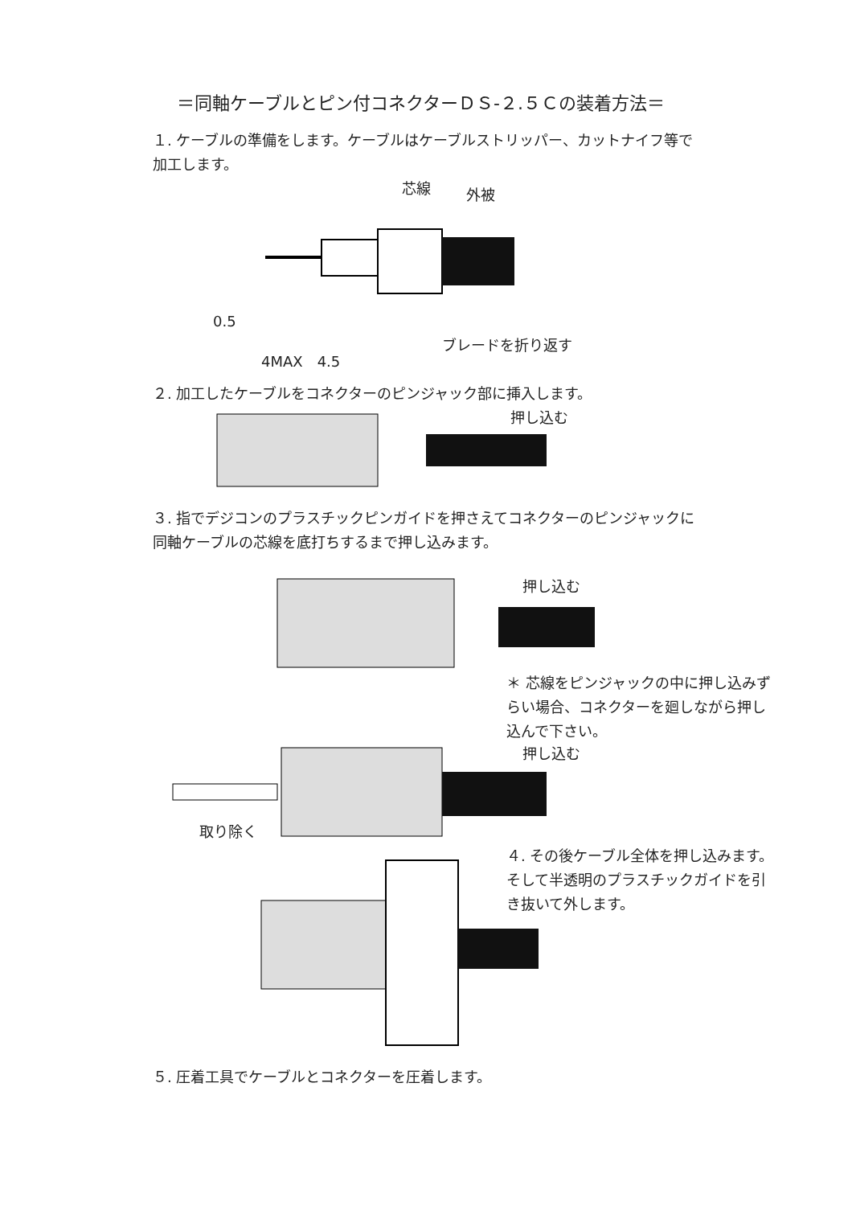＝同軸ケーブルとピン付コネクターＤＳ-２.５Ｃの装着方法＝
１. ケーブルの準備をします。ケーブルはケーブルストリッパー、カットナイフ等で加工します。
芯線 外被
0.5
ブレードを折り返す
4MAX　4.5
２. 加工したケーブルをコネクターのピンジャック部に挿入します。
押し込む
３. 指でデジコンのプラスチックピンガイドを押さえてコネクターのピンジャックに同軸ケーブルの芯線を底打ちするまで押し込みます。
押し込む
＊ 芯線をピンジャックの中に押し込みずらい場合、コネクターを廻しながら押し込んで下さい。
押し込む
取り除く
４. その後ケーブル全体を押し込みます。そして半透明のプラスチックガイドを引き抜いて外します。
５. 圧着工具でケーブルとコネクターを圧着します。